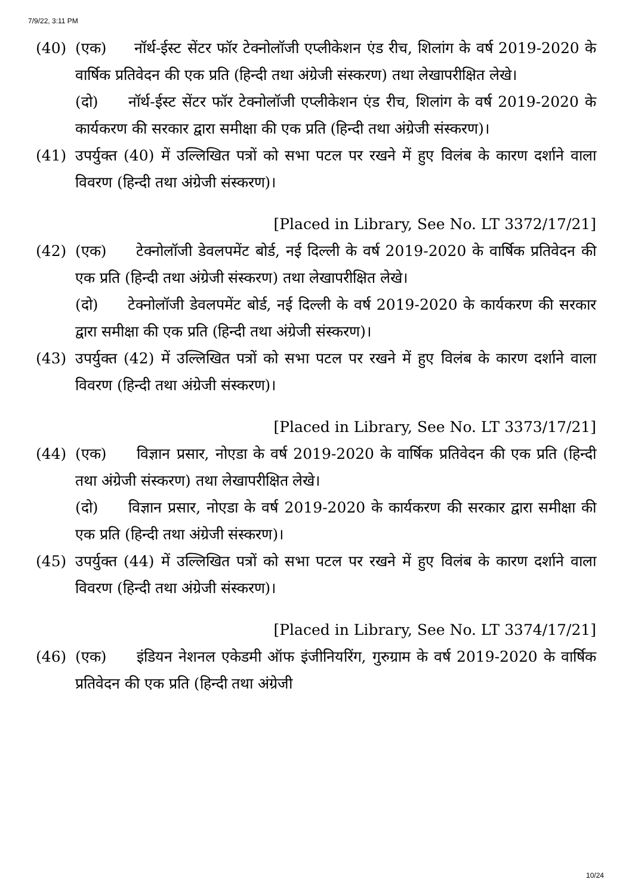7/9/22, 3:11 PM
(40) (एक) नॉर्थ-ईस्ट सेंटर फॉर टेक्नोलॉजी एप्लीकेशन एंड रीच, शिलांग के वर्ष 2019-2020 के वार्षिक प्रतिवेदन की एक प्रति (हिन्दी तथा अंग्रेजी संस्करण) तथा लेखापरीक्षित लेखे।
(दो) नॉर्थ-ईस्ट सेंटर फॉर टेक्नोलॉजी एप्लीकेशन एंड रीच, शिलांग के वर्ष 2019-2020 के कार्यकरण की सरकार द्वारा समीक्षा की एक प्रति (हिन्दी तथा अंग्रेजी संस्करण)।
(41) उपर्युक्त (40) में उल्लिखित पत्रों को सभा पटल पर रखने में हुए विलंब के कारण दर्शाने वाला विवरण (हिन्दी तथा अंग्रेजी संस्करण)।
[Placed in Library, See No. LT 3372/17/21]
(42) (एक) टेक्नोलॉजी डेवलपमेंट बोर्ड, नई दिल्ली के वर्ष 2019-2020 के वार्षिक प्रतिवेदन की एक प्रति (हिन्दी तथा अंग्रेजी संस्करण) तथा लेखापरीक्षित लेखे।
(दो) टेक्नोलॉजी डेवलपमेंट बोर्ड, नई दिल्ली के वर्ष 2019-2020 के कार्यकरण की सरकार द्वारा समीक्षा की एक प्रति (हिन्दी तथा अंग्रेजी संस्करण)।
(43) उपर्युक्त (42) में उल्लिखित पत्रों को सभा पटल पर रखने में हुए विलंब के कारण दर्शाने वाला विवरण (हिन्दी तथा अंग्रेजी संस्करण)।
[Placed in Library, See No. LT 3373/17/21]
(44) (एक) विज्ञान प्रसार, नोएडा के वर्ष 2019-2020 के वार्षिक प्रतिवेदन की एक प्रति (हिन्दी तथा अंग्रेजी संस्करण) तथा लेखापरीक्षित लेखे।
(दो) विज्ञान प्रसार, नोएडा के वर्ष 2019-2020 के कार्यकरण की सरकार द्वारा समीक्षा की एक प्रति (हिन्दी तथा अंग्रेजी संस्करण)।
(45) उपर्युक्त (44) में उल्लिखित पत्रों को सभा पटल पर रखने में हुए विलंब के कारण दर्शाने वाला विवरण (हिन्दी तथा अंग्रेजी संस्करण)।
[Placed in Library, See No. LT 3374/17/21]
(46) (एक) इंडियन नेशनल एकेडमी ऑफ इंजीनियरिंग, गुरुग्राम के वर्ष 2019-2020 के वार्षिक प्रतिवेदन की एक प्रति (हिन्दी तथा अंग्रेजी
10/24